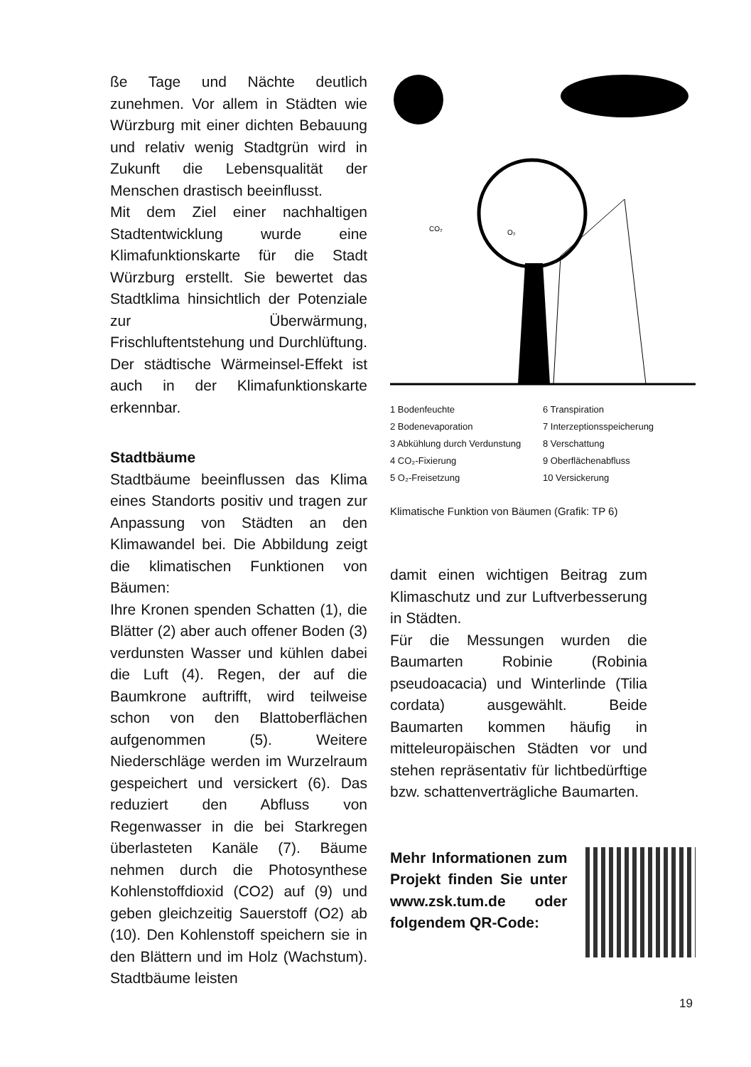ße Tage und Nächte deutlich zunehmen. Vor allem in Städten wie Würzburg mit einer dichten Bebauung und relativ wenig Stadtgrün wird in Zukunft die Lebensqualität der Menschen drastisch beeinflusst.
Mit dem Ziel einer nachhaltigen Stadtentwicklung wurde eine Klimafunktionskarte für die Stadt Würzburg erstellt. Sie bewertet das Stadtklima hinsichtlich der Potenziale zur Überwärmung, Frischluftentstehung und Durchlüftung. Der städtische Wärmeinsel-Effekt ist auch in der Klimafunktionskarte erkennbar.
Stadtbäume
Stadtbäume beeinflussen das Klima eines Standorts positiv und tragen zur Anpassung von Städten an den Klimawandel bei. Die Abbildung zeigt die klimatischen Funktionen von Bäumen:
Ihre Kronen spenden Schatten (1), die Blätter (2) aber auch offener Boden (3) verdunsten Wasser und kühlen dabei die Luft (4). Regen, der auf die Baumkrone auftrifft, wird teilweise schon von den Blattoberflächen aufgenommen (5). Weitere Niederschläge werden im Wurzelraum gespeichert und versickert (6). Das reduziert den Abfluss von Regenwasser in die bei Starkregen überlasteten Kanäle (7). Bäume nehmen durch die Photosynthese Kohlenstoffdioxid (CO2) auf (9) und geben gleichzeitig Sauerstoff (O2) ab (10). Den Kohlenstoff speichern sie in den Blättern und im Holz (Wachstum). Stadtbäume leisten
CO₂
O₂
1 Bodenfeuchte
2 Bodenevaporation
3 Abkühlung durch Verdunstung
4 CO₂-Fixierung
5 O₂-Freisetzung
6 Transpiration
7 Interzeptionsspeicherung
8 Verschattung
9 Oberflächenabfluss
10 Versickerung
Klimatische Funktion von Bäumen (Grafik: TP 6)
damit einen wichtigen Beitrag zum Klimaschutz und zur Luftverbesserung in Städten.
Für die Messungen wurden die Baumarten Robinie (Robinia pseudoacacia) und Winterlinde (Tilia cordata) ausgewählt. Beide Baumarten kommen häufig in mitteleuropäischen Städten vor und stehen repräsentativ für lichtbedürftige bzw. schattenverträgliche Baumarten.
Mehr Informationen zum Projekt finden Sie unter www.zsk.tum.de oder folgendem QR-Code:
19